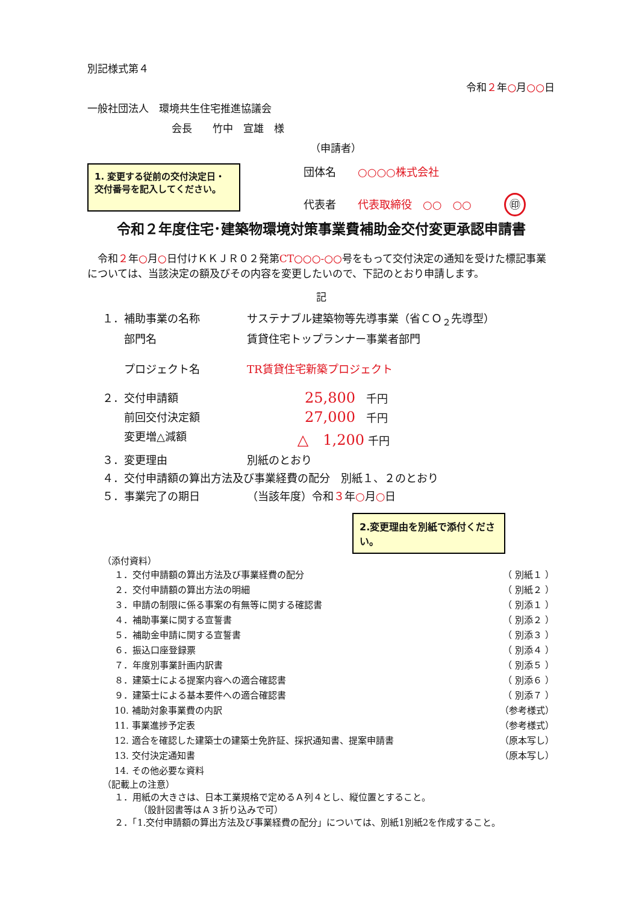別記様式第４
令和２年○月○○日
一般社団法人　環境共生住宅推進協議会
会長　　竹中　宣雄　様
（申請者）
1. 変更する従前の交付決定日・交付番号を記入してください。
団体名　　○○○○株式会社
代表者　　代表取締役　○○　○○　　　㊞
令和２年度住宅･建築物環境対策事業費補助金交付変更承認申請書
　令和２年○月○日付けＫＫＪＲ０２発第CT○○○-○○号をもって交付決定の通知を受けた標記事業については、当該決定の額及びその内容を変更したいので、下記のとおり申請します。
記
| １．補助事業の名称 | サステナブル建築物等先導事業（省ＣＯ<sub>２</sub>先導型） |
| 部門名 | 賃貸住宅トップランナー事業者部門 |
| プロジェクト名 | TR賃貸住宅新築プロジェクト |
| ２．交付申請額 | 25,800 千円 |
| 前回交付決定額 | 27,000 千円 |
| 変更増△減額 | △ 1,200 千円 |
| ３．変更理由 | 別紙のとおり |
| ４．交付申請額の算出方法及び事業経費の配分 別紙１、２のとおり | |
| ５．事業完了の期日 | （当該年度）令和 ３ 年 ○ 月 ○ 日 |
2.変更理由を別紙で添付ください。
（添付資料）
| １．交付申請額の算出方法及び事業経費の配分 | （ 別紙１ ） |
| ２．交付申請額の算出方法の明細 | （ 別紙２ ） |
| ３．申請の制限に係る事案の有無等に関する確認書 | （ 別添１ ） |
| ４．補助事業に関する宣誓書 | （ 別添２ ） |
| ５．補助金申請に関する宣誓書 | （ 別添３ ） |
| ６．振込口座登録票 | （ 別添４ ） |
| ７．年度別事業計画内訳書 | （ 別添５ ） |
| ８．建築士による提案内容への適合確認書 | （ 別添６ ） |
| ９．建築士による基本要件への適合確認書 | （ 別添７ ） |
| 10. 補助対象事業費の内訳 | （参考様式） |
| 11. 事業進捗予定表 | （参考様式） |
| 12. 適合を確認した建築士の建築士免許証、採択通知書、提案申請書 | （原本写し） |
| 13. 交付決定通知書 | （原本写し） |
| 14. その他必要な資料 | |
（記載上の注意）
１．用紙の大きさは、日本工業規格で定めるＡ列４とし、縦位置とすること。
（設計図書等はＡ３折り込みで可）
２．「1.交付申請額の算出方法及び事業経費の配分」については、別紙1別紙2を作成すること。